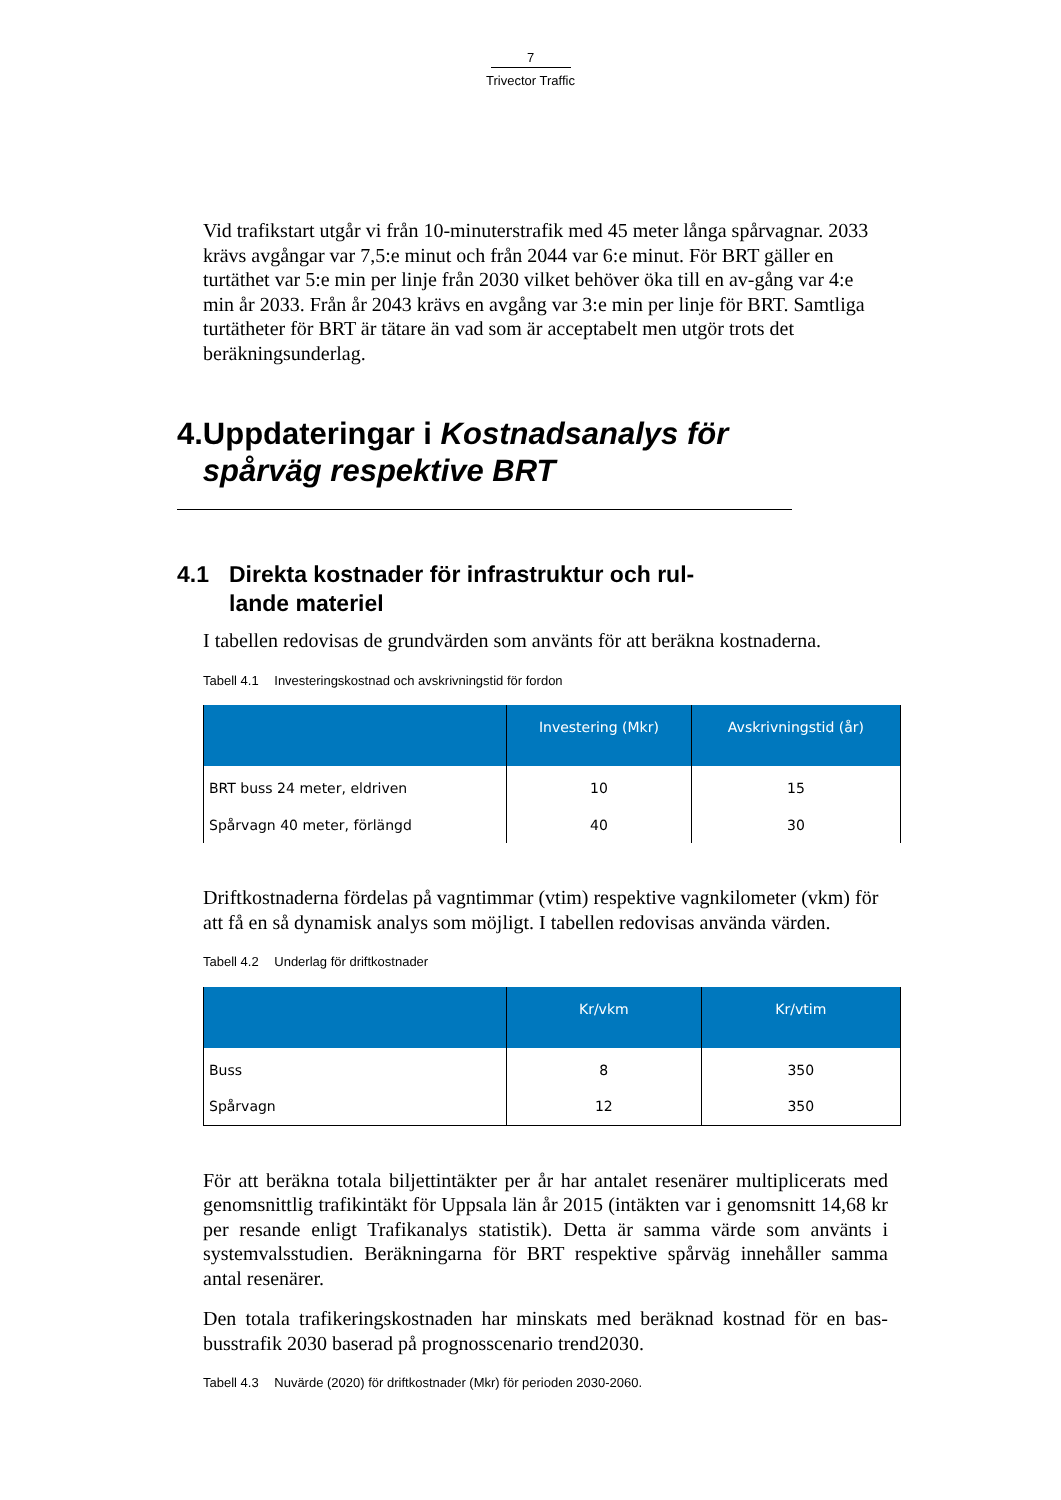7
Trivector Traffic
Vid trafikstart utgår vi från 10-minuterstrafik med 45 meter långa spårvagnar. 2033 krävs avgångar var 7,5:e minut och från 2044 var 6:e minut. För BRT gäller en turtäthet var 5:e min per linje från 2030 vilket behöver öka till en av-gång var 4:e min år 2033. Från år 2043 krävs en avgång var 3:e min per linje för BRT. Samtliga turtätheter för BRT är tätare än vad som är acceptabelt men utgör trots det beräkningsunderlag.
4. Uppdateringar i Kostnadsanalys för spårväg respektive BRT
4.1 Direkta kostnader för infrastruktur och rul-
lande materiel
I tabellen redovisas de grundvärden som använts för att beräkna kostnaderna.
Tabell 4.1 Investeringskostnad och avskrivningstid för fordon
| | Investering (Mkr) | Avskrivningstid (år) |
| --- | --- | --- |
| BRT buss 24 meter, eldriven | 10 | 15 |
| Spårvagn 40 meter, förlängd | 40 | 30 |
Driftkostnaderna fördelas på vagntimmar (vtim) respektive vagnkilometer (vkm) för att få en så dynamisk analys som möjligt. I tabellen redovisas använda värden.
Tabell 4.2 Underlag för driftkostnader
| | Kr/vkm | Kr/vtim |
| --- | --- | --- |
| Buss | 8 | 350 |
| Spårvagn | 12 | 350 |
För att beräkna totala biljettintäkter per år har antalet resenärer multiplicerats med genomsnittlig trafikintäkt för Uppsala län år 2015 (intäkten var i genomsnitt 14,68 kr per resande enligt Trafikanalys statistik). Detta är samma värde som använts i systemvalsstudien. Beräkningarna för BRT respektive spårväg innehåller samma antal resenärer.
Den totala trafikeringskostnaden har minskats med beräknad kostnad för en bas-busstrafik 2030 baserad på prognosscenario trend2030.
Tabell 4.3 Nuvärde (2020) för driftkostnader (Mkr) för perioden 2030-2060.